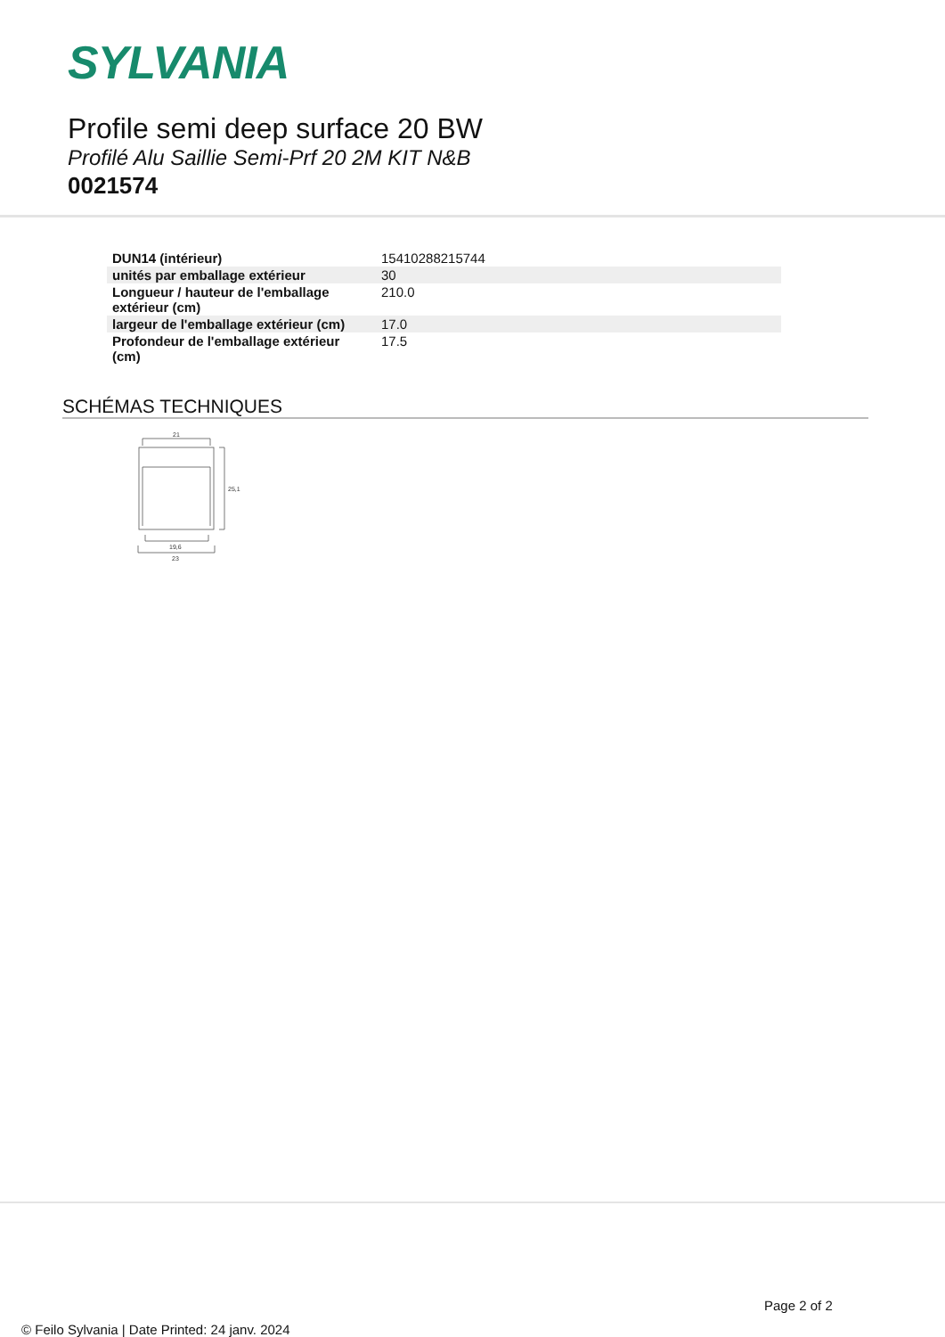SYLVANIA
Profile semi deep surface 20 BW
Profilé Alu Saillie Semi-Prf 20 2M KIT N&B
0021574
| DUN14 (intérieur) | 15410288215744 |
| unités par emballage extérieur | 30 |
| Longueur / hauteur de l'emballage extérieur (cm) | 210.0 |
| largeur de l'emballage extérieur (cm) | 17.0 |
| Profondeur de l'emballage extérieur (cm) | 17.5 |
SCHÉMAS TECHNIQUES
21
25,1
19,6
23
Page 2 of 2
© Feilo Sylvania | Date Printed: 24 janv. 2024